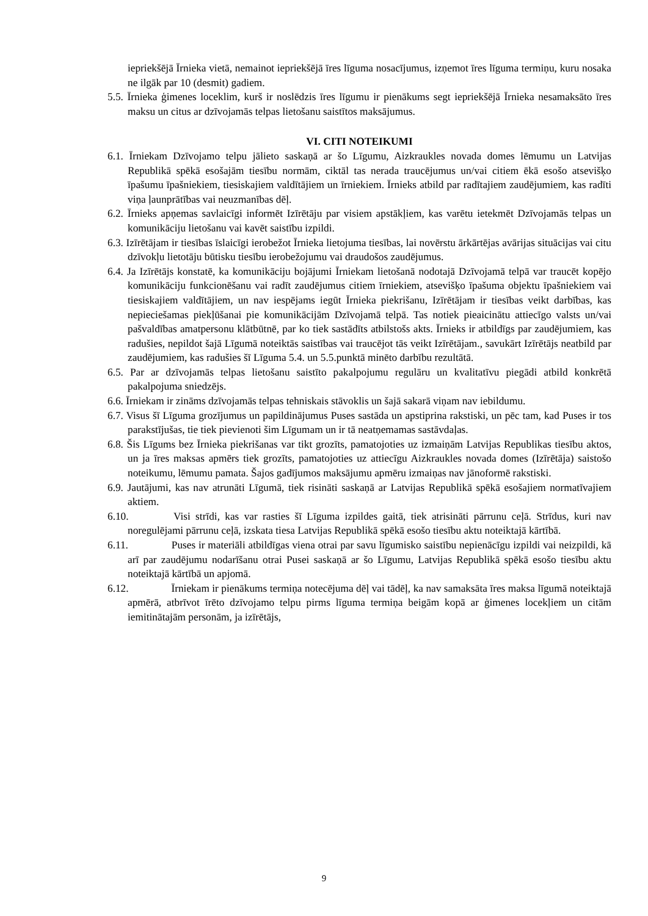iepriekšējā Īrnieka vietā, nemainot iepriekšējā īres līguma nosacījumus, izņemot īres līguma termiņu, kuru nosaka ne ilgāk par 10 (desmit) gadiem.
5.5. Īrnieka ģimenes loceklim, kurš ir noslēdzis īres līgumu ir pienākums segt iepriekšējā Īrnieka nesamaksāto īres maksu un citus ar dzīvojamās telpas lietošanu saistītos maksājumus.
VI. CITI NOTEIKUMI
6.1. Īrniekam Dzīvojamo telpu jālieto saskaņā ar šo Līgumu, Aizkraukles novada domes lēmumu un Latvijas Republikā spēkā esošajām tiesību normām, ciktāl tas nerada traucējumus un/vai citiem ēkā esošo atsevišķo īpašumu īpašniekiem, tiesiskajiem valdītājiem un īrniekiem. Īrnieks atbild par radītajiem zaudējumiem, kas radīti viņa ļaunprātības vai neuzmanības dēļ.
6.2. Īrnieks apņemas savlaicīgi informēt Izīrētāju par visiem apstākļiem, kas varētu ietekmēt Dzīvojamās telpas un komunikāciju lietošanu vai kavēt saistību izpildi.
6.3. Izīrētājam ir tiesības īslaicīgi ierobežot Īrnieka lietojuma tiesības, lai novērstu ārkārtējas avārijas situācijas vai citu dzīvokļu lietotāju būtisku tiesību ierobežojumu vai draudošos zaudējumus.
6.4. Ja Izīrētājs konstatē, ka komunikāciju bojājumi Īrniekam lietošanā nodotajā Dzīvojamā telpā var traucēt kopējo komunikāciju funkcionēšanu vai radīt zaudējumus citiem īrniekiem, atsevišķo īpašuma objektu īpašniekiem vai tiesiskajiem valdītājiem, un nav iespējams iegūt Īrnieka piekrišanu, Izīrētājam ir tiesības veikt darbības, kas nepieciešamas piekļūšanai pie komunikācijām Dzīvojamā telpā. Tas notiek pieaicinātu attiecīgo valsts un/vai pašvaldības amatpersonu klātbūtnē, par ko tiek sastādīts atbilstošs akts. Īrnieks ir atbildīgs par zaudējumiem, kas radušies, nepildot šajā Līgumā noteiktās saistības vai traucējot tās veikt Izīrētājam., savukārt Izīrētājs neatbild par zaudējumiem, kas radušies šī Līguma 5.4. un 5.5.punktā minēto darbību rezultātā.
6.5. Par ar dzīvojamās telpas lietošanu saistīto pakalpojumu regulāru un kvalitatīvu piegādi atbild konkrētā pakalpojuma sniedzējs.
6.6. Īrniekam ir zināms dzīvojamās telpas tehniskais stāvoklis un šajā sakarā viņam nav iebildumu.
6.7. Visus šī Līguma grozījumus un papildinājumus Puses sastāda un apstiprina rakstiski, un pēc tam, kad Puses ir tos parakstījušas, tie tiek pievienoti šim Līgumam un ir tā neatņemamas sastāvdaļas.
6.8. Šis Līgums bez Īrnieka piekrišanas var tikt grozīts, pamatojoties uz izmaiņām Latvijas Republikas tiesību aktos, un ja īres maksas apmērs tiek grozīts, pamatojoties uz attiecīgu Aizkraukles novada domes (Izīrētāja) saistošo noteikumu, lēmumu pamata. Šajos gadījumos maksājumu apmēru izmaiņas nav jānoformē rakstiski.
6.9. Jautājumi, kas nav atrunāti Līgumā, tiek risināti saskaņā ar Latvijas Republikā spēkā esošajiem normatīvajiem aktiem.
6.10. Visi strīdi, kas var rasties šī Līguma izpildes gaitā, tiek atrisināti pārrunu ceļā. Strīdus, kuri nav noregulējami pārrunu ceļā, izskata tiesa Latvijas Republikā spēkā esošo tiesību aktu noteiktajā kārtībā.
6.11. Puses ir materiāli atbildīgas viena otrai par savu līgumisko saistību nepienācīgu izpildi vai neizpildi, kā arī par zaudējumu nodarīšanu otrai Pusei saskaņā ar šo Līgumu, Latvijas Republikā spēkā esošo tiesību aktu noteiktajā kārtībā un apjomā.
6.12. Īrniekam ir pienākums termiņa notecējuma dēļ vai tādēļ, ka nav samaksāta īres maksa līgumā noteiktajā apmērā, atbrīvot īrēto dzīvojamo telpu pirms līguma termiņa beigām kopā ar ģimenes locekļiem un citām iemitinātajām personām, ja izīrētājs,
9